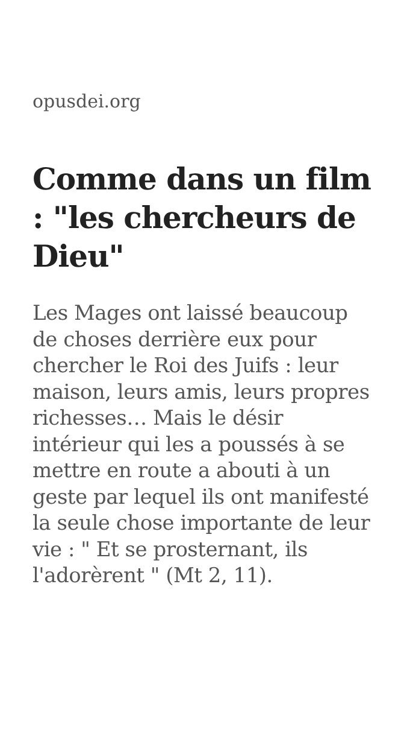opusdei.org
Comme dans un film : "les chercheurs de Dieu"
Les Mages ont laissé beaucoup de choses derrière eux pour chercher le Roi des Juifs : leur maison, leurs amis, leurs propres richesses… Mais le désir intérieur qui les a poussés à se mettre en route a abouti à un geste par lequel ils ont manifesté la seule chose importante de leur vie : " Et se prosternant, ils l'adorèrent " (Mt 2, 11).